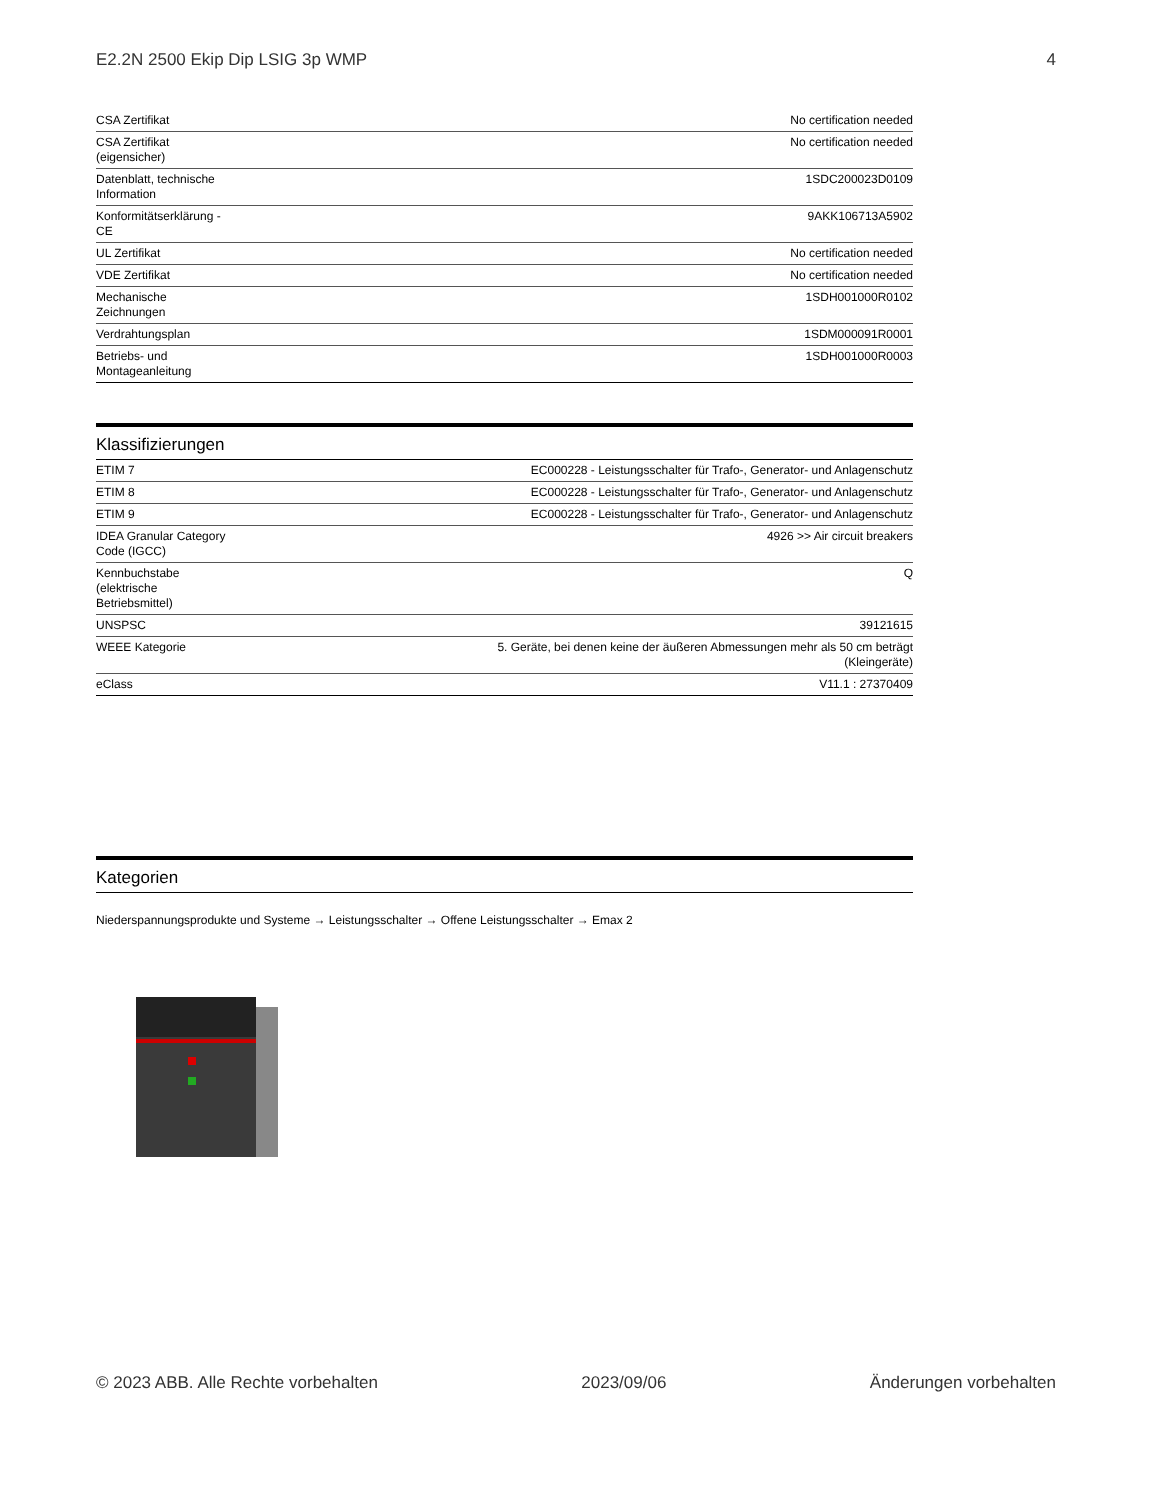E2.2N 2500 Ekip Dip LSIG 3p WMP 4
| CSA Zertifikat | No certification needed |
| CSA Zertifikat (eigensicher) | No certification needed |
| Datenblatt, technische Information | 1SDC200023D0109 |
| Konformitätserklärung - CE | 9AKK106713A5902 |
| UL Zertifikat | No certification needed |
| VDE Zertifikat | No certification needed |
| Mechanische Zeichnungen | 1SDH001000R0102 |
| Verdrahtungsplan | 1SDM000091R0001 |
| Betriebs- und Montageanleitung | 1SDH001000R0003 |
Klassifizierungen
| ETIM 7 | EC000228 - Leistungsschalter für Trafo-, Generator- und Anlagenschutz |
| ETIM 8 | EC000228 - Leistungsschalter für Trafo-, Generator- und Anlagenschutz |
| ETIM 9 | EC000228 - Leistungsschalter für Trafo-, Generator- und Anlagenschutz |
| IDEA Granular Category Code (IGCC) | 4926 >> Air circuit breakers |
| Kennbuchstabe (elektrische Betriebsmittel) | Q |
| UNSPSC | 39121615 |
| WEEE Kategorie | 5. Geräte, bei denen keine der äußeren Abmessungen mehr als 50 cm beträgt (Kleingeräte) |
| eClass | V11.1 : 27370409 |
Kategorien
Niederspannungsprodukte und Systeme → Leistungsschalter → Offene Leistungsschalter → Emax 2
© 2023 ABB. Alle Rechte vorbehalten 2023/09/06 Änderungen vorbehalten